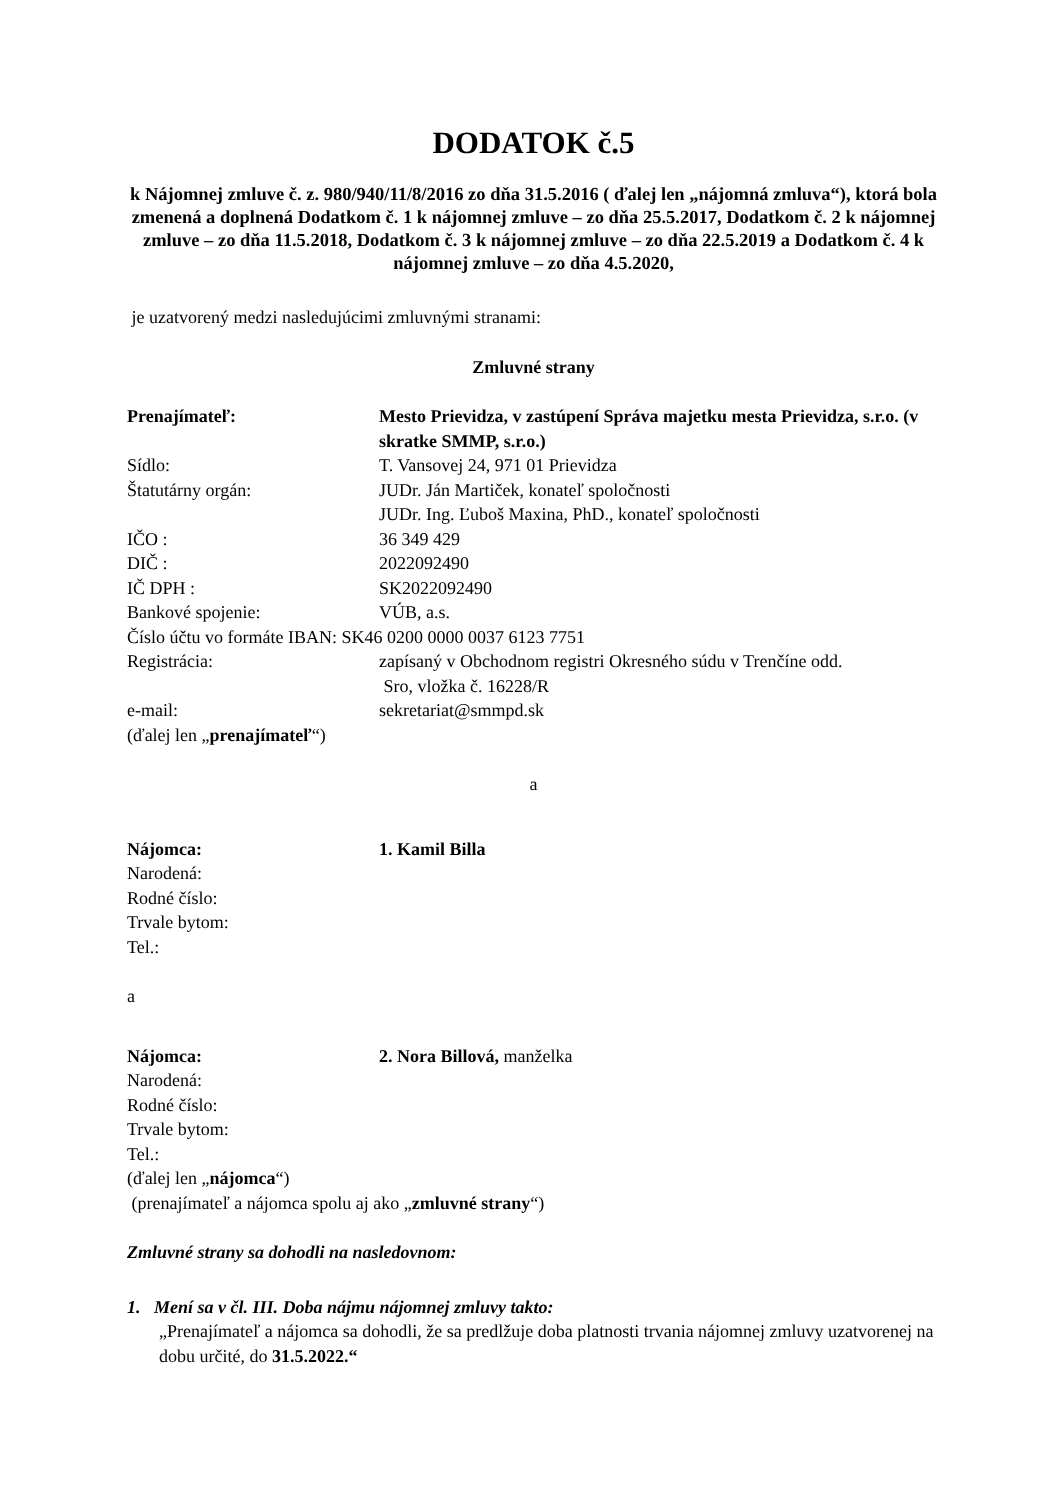DODATOK č.5
k Nájomnej zmluve č. z. 980/940/11/8/2016 zo dňa 31.5.2016 ( ďalej len „nájomná zmluva“), ktorá bola zmenená a doplnená Dodatkom č. 1 k nájomnej zmluve – zo dňa 25.5.2017, Dodatkom č. 2 k nájomnej zmluve – zo dňa 11.5.2018, Dodatkom č. 3 k nájomnej zmluve – zo dňa 22.5.2019 a Dodatkom č. 4 k nájomnej zmluve – zo dňa 4.5.2020,
je uzatvorený medzi nasledujúcimi zmluvnými stranami:
Zmluvné strany
Prenajímateľ: Mesto Prievidza, v zastúpení Správa majetku mesta Prievidza, s.r.o. (v skratke SMMP, s.r.o.)
Sídlo: T. Vansovej 24, 971 01 Prievidza
Štatutárny orgán: JUDr. Ján Martiček, konateľ spoločnosti
JUDr. Ing. Ľuboš Maxina, PhD., konateľ spoločnosti
IČO : 36 349 429
DIČ : 2022092490
IČ DPH : SK2022092490
Bankové spojenie: VÚB, a.s.
Číslo účtu vo formáte IBAN: SK46 0200 0000 0037 6123 7751
Registrácia: zapísaný v Obchodnom registri Okresného súdu v Trenčíne odd.
Sro, vložka č. 16228/R
e-mail: sekretariat@smmpd.sk
(ďalej len „prenajímateľ“)
a
Nájomca: 1. Kamil Billa
Narodená:
Rodné číslo:
Trvale bytom:
Tel.:
a
Nájomca: 2. Nora Billová, manželka
Narodená:
Rodné číslo:
Trvale bytom:
Tel.:
(ďalej len „nájomca“)
(prenajímateľ a nájomca spolu aj ako „zmluvné strany“)
Zmluvné strany sa dohodli na nasledovnom:
1. Mení sa v čl. III. Doba nájmu nájomnej zmluvy takto:
„Prenajímateľ a nájomca sa dohodli, že sa predlžuje doba platnosti trvania nájomnej zmluvy uzatvorenej na dobu určité, do 31.5.2022.“